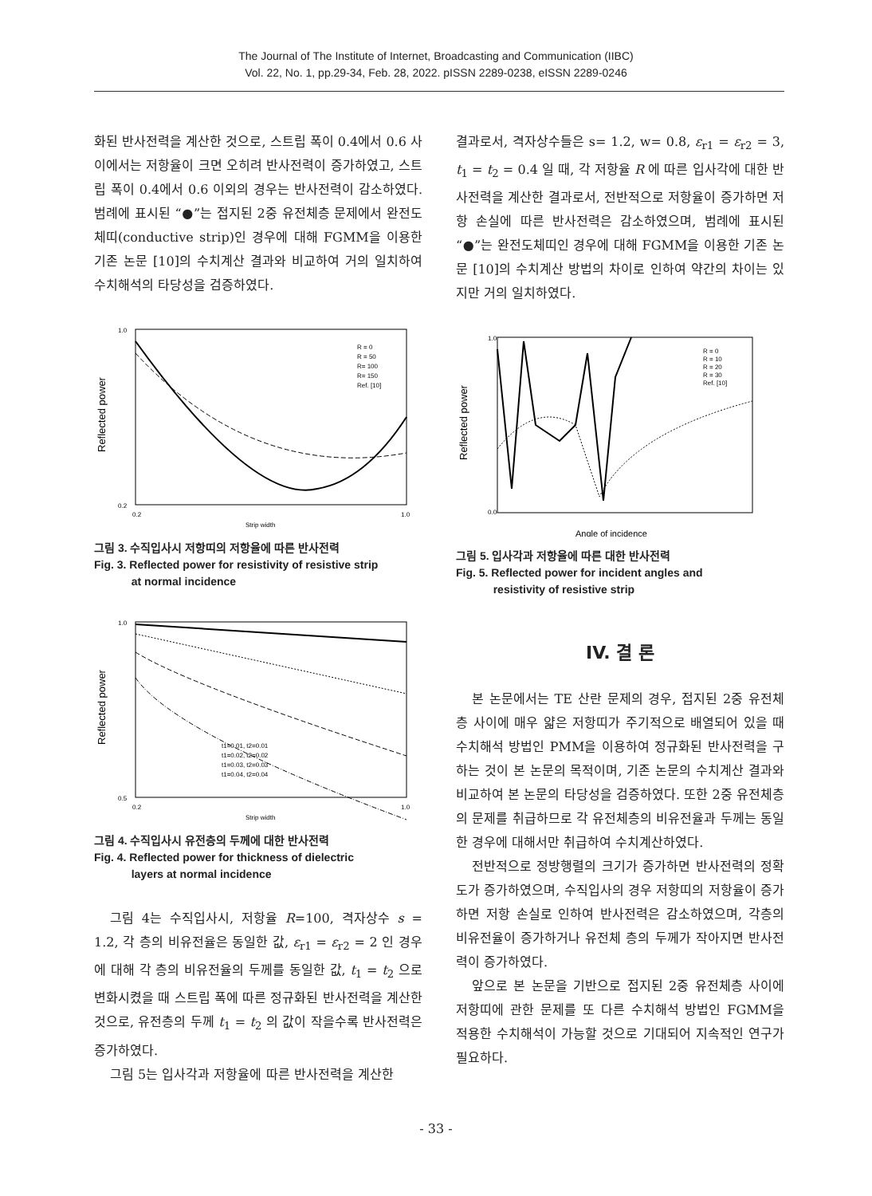The Journal of The Institute of Internet, Broadcasting and Communication (IIBC)
Vol. 22, No. 1, pp.29-34, Feb. 28, 2022. pISSN 2289-0238, eISSN 2289-0246
화된 반사전력을 계산한 것으로, 스트립 폭이 0.4에서 0.6 사이에서는 저항율이 크면 오히려 반사전력이 증가하였고, 스트립 폭이 0.4에서 0.6 이외의 경우는 반사전력이 감소하였다. 범례에 표시된 “●”는 접지된 2중 유전체층 문제에서 완전도체띠(conductive strip)인 경우에 대해 FGMM을 이용한 기존 논문 [10]의 수치계산 결과와 비교하여 거의 일치하여 수치해석의 타당성을 검증하였다.
1.0
0.2
0.2
1.0
Strip width
R = 0
R = 50
R= 100
R= 150
Ref. [10]
Reflected power
그림 3. 수직입사시 저항띠의 저항율에 따른 반사전력
Fig. 3. Reflected power for resistivity of resistive strip
at normal incidence
1.0
0.5
0.2
1.0
Strip width
t1=0.01, t2=0.01
t1=0.02, t2=0.02
t1=0.03, t2=0.03
t1=0.04, t2=0.04
Reflected power
그림 4. 수직입사시 유전층의 두께에 대한 반사전력
Fig. 4. Reflected power for thickness of dielectric
layers at normal incidence
그림 4는 수직입사시, 저항율 R=100, 격자상수 s = 1.2, 각 층의 비유전율은 동일한 값, ε<sub>r1</sub> = ε<sub>r2</sub> = 2 인 경우에 대해 각 층의 비유전율의 두께를 동일한 값, t<sub>1</sub> = t<sub>2</sub> 으로 변화시켰을 때 스트립 폭에 따른 정규화된 반사전력을 계산한 것으로, 유전층의 두께 t<sub>1</sub> = t<sub>2</sub> 의 값이 작을수록 반사전력은 증가하였다.
그림 5는 입사각과 저항율에 따른 반사전력을 계산한
결과로서, 격자상수들은 s= 1.2, w= 0.8, ε<sub>r1</sub> = ε<sub>r2</sub> = 3, t<sub>1</sub> = t<sub>2</sub> = 0.4 일 때, 각 저항율 R 에 따른 입사각에 대한 반사전력을 계산한 결과로서, 전반적으로 저항율이 증가하면 저항 손실에 따른 반사전력은 감소하였으며, 범례에 표시된 “●”는 완전도체띠인 경우에 대해 FGMM을 이용한 기존 논문 [10]의 수치계산 방법의 차이로 인하여 약간의 차이는 있지만 거의 일치하였다.
1.0
0.0
Angle of incidence
R = 0
R = 10
R = 20
R = 30
Ref. [10]
Reflected power
그림 5. 입사각과 저항율에 따른 대한 반사전력
Fig. 5. Reflected power for incident angles and
resistivity of resistive strip
IV. 결 론
본 논문에서는 TE 산란 문제의 경우, 접지된 2중 유전체층 사이에 매우 얇은 저항띠가 주기적으로 배열되어 있을 때 수치해석 방법인 PMM을 이용하여 정규화된 반사전력을 구하는 것이 본 논문의 목적이며, 기존 논문의 수치계산 결과와 비교하여 본 논문의 타당성을 검증하였다. 또한 2중 유전체층의 문제를 취급하므로 각 유전체층의 비유전율과 두께는 동일한 경우에 대해서만 취급하여 수치계산하였다.
전반적으로 정방행렬의 크기가 증가하면 반사전력의 정확도가 증가하였으며, 수직입사의 경우 저항띠의 저항율이 증가하면 저항 손실로 인하여 반사전력은 감소하였으며, 각층의 비유전율이 증가하거나 유전체 층의 두께가 작아지면 반사전력이 증가하였다.
앞으로 본 논문을 기반으로 접지된 2중 유전체층 사이에 저항띠에 관한 문제를 또 다른 수치해석 방법인 FGMM을 적용한 수치해석이 가능할 것으로 기대되어 지속적인 연구가 필요하다.
- 33 -